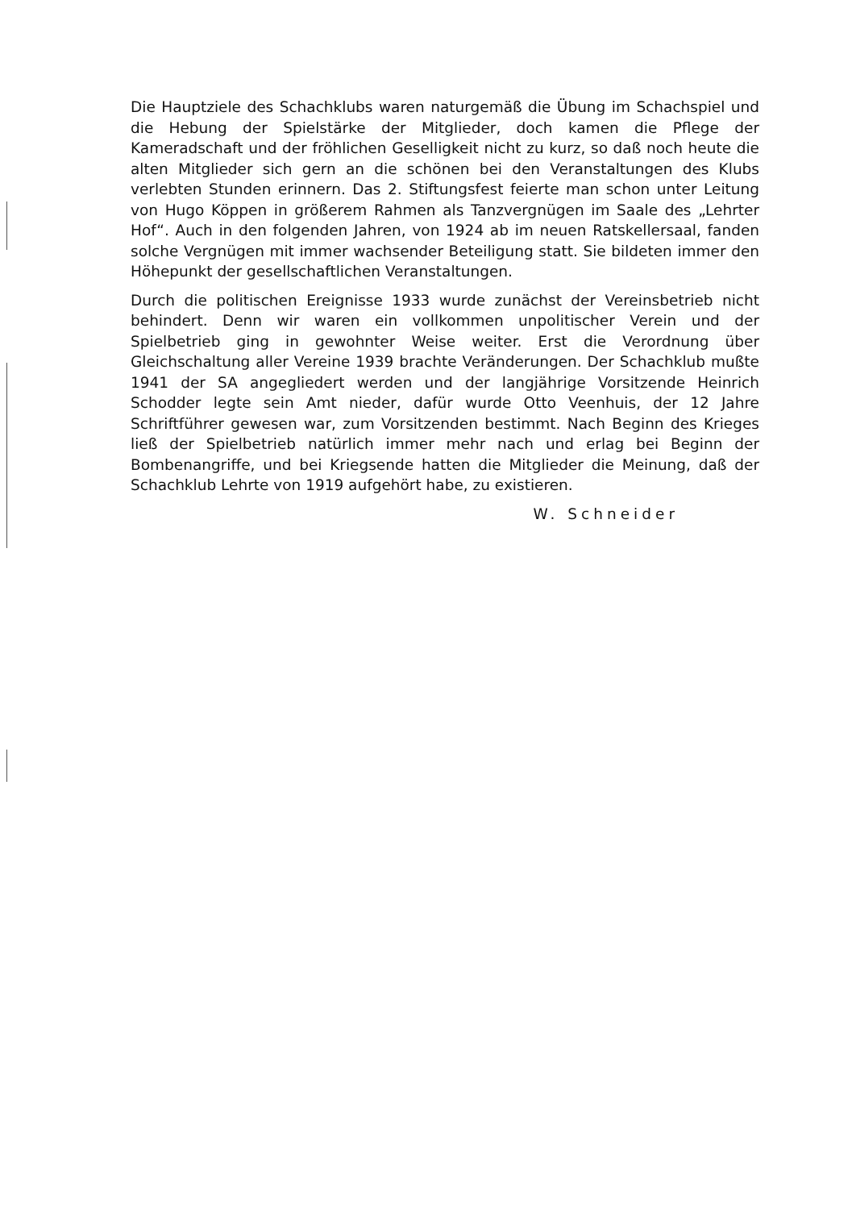Die Hauptziele des Schachklubs waren naturgemäß die Übung im Schachspiel und die Hebung der Spielstärke der Mitglieder, doch kamen die Pflege der Kameradschaft und der fröhlichen Geselligkeit nicht zu kurz, so daß noch heute die alten Mitglieder sich gern an die schönen bei den Veranstaltungen des Klubs verlebten Stunden erinnern. Das 2. Stiftungsfest feierte man schon unter Leitung von Hugo Köppen in größerem Rahmen als Tanzvergnügen im Saale des „Lehrter Hof“. Auch in den folgenden Jahren, von 1924 ab im neuen Ratskellersaal, fanden solche Vergnügen mit immer wachsender Beteiligung statt. Sie bildeten immer den Höhepunkt der gesellschaftlichen Veranstaltungen.
Durch die politischen Ereignisse 1933 wurde zunächst der Vereinsbetrieb nicht behindert. Denn wir waren ein vollkommen unpolitischer Verein und der Spielbetrieb ging in gewohnter Weise weiter. Erst die Verordnung über Gleichschaltung aller Vereine 1939 brachte Veränderungen. Der Schachklub mußte 1941 der SA angegliedert werden und der langjährige Vorsitzende Heinrich Schodder legte sein Amt nieder, dafür wurde Otto Veenhuis, der 12 Jahre Schriftführer gewesen war, zum Vorsitzenden bestimmt. Nach Beginn des Krieges ließ der Spielbetrieb natürlich immer mehr nach und erlag bei Beginn der Bombenangriffe, und bei Kriegsende hatten die Mitglieder die Meinung, daß der Schachklub Lehrte von 1919 aufgehört habe, zu existieren.
W. Schneider